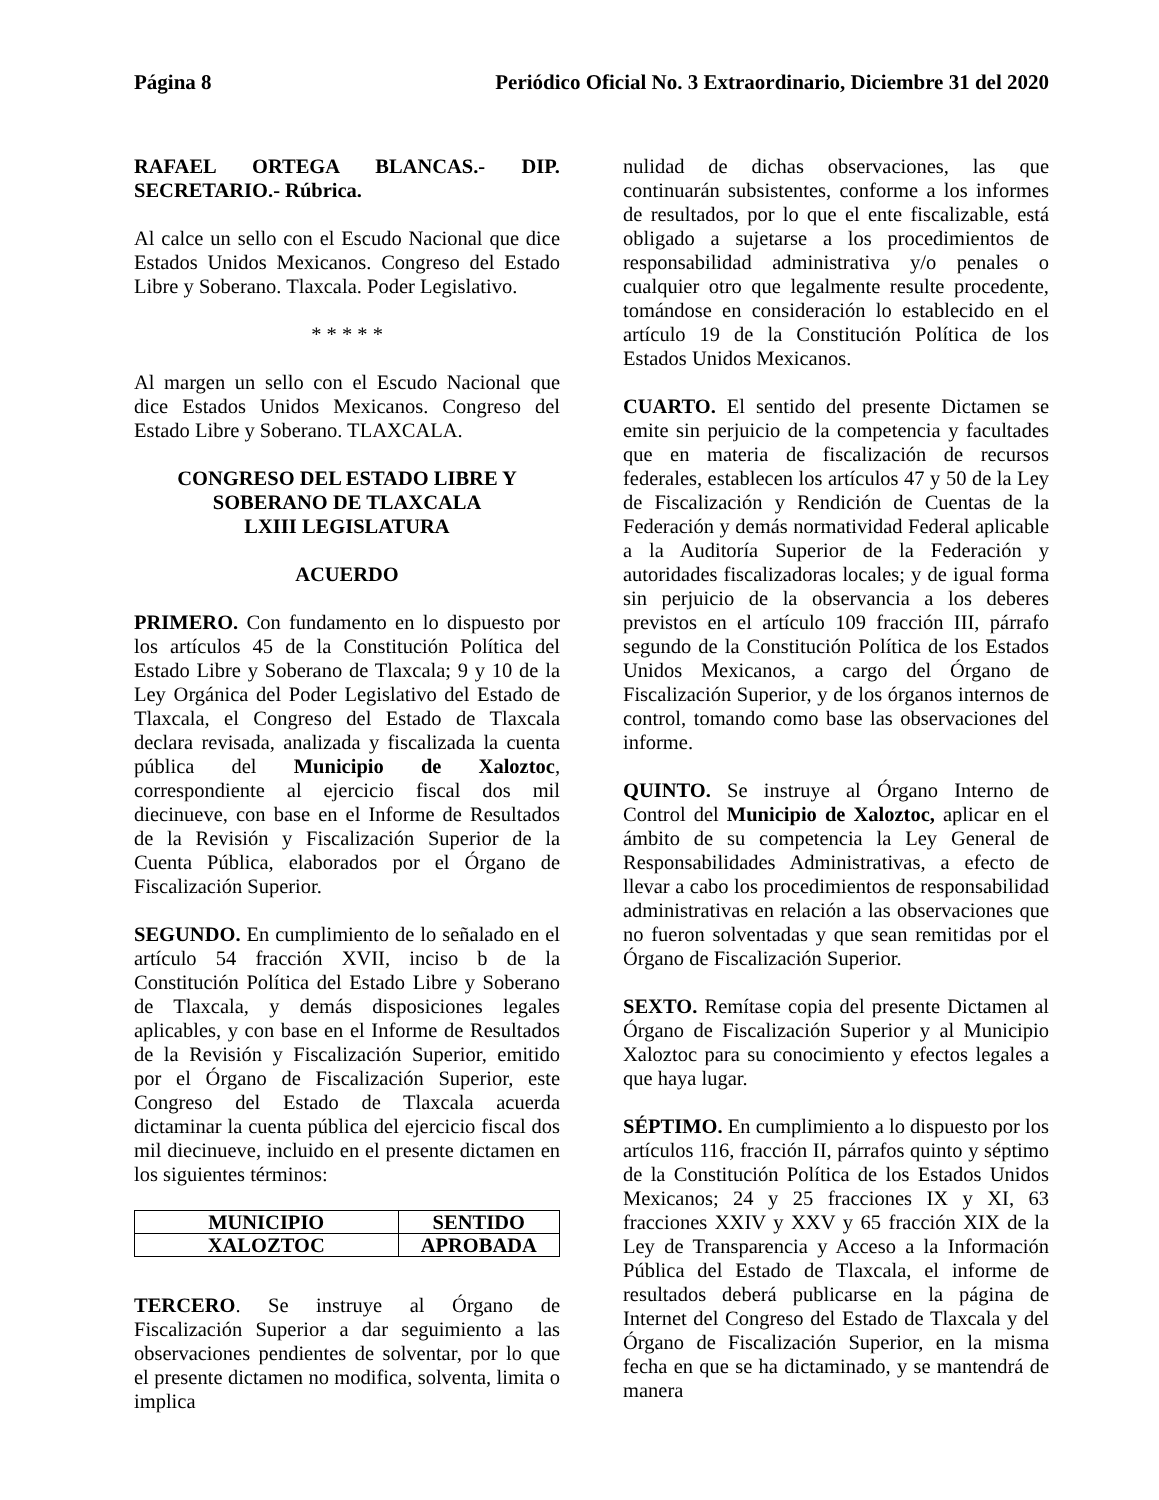Página 8 Periódico Oficial No. 3 Extraordinario, Diciembre 31 del 2020
RAFAEL ORTEGA BLANCAS.- DIP. SECRETARIO.- Rúbrica.
Al calce un sello con el Escudo Nacional que dice Estados Unidos Mexicanos. Congreso del Estado Libre y Soberano. Tlaxcala. Poder Legislativo.
* * * * *
Al margen un sello con el Escudo Nacional que dice Estados Unidos Mexicanos. Congreso del Estado Libre y Soberano. TLAXCALA.
CONGRESO DEL ESTADO LIBRE Y SOBERANO DE TLAXCALA
LXIII LEGISLATURA
ACUERDO
PRIMERO. Con fundamento en lo dispuesto por los artículos 45 de la Constitución Política del Estado Libre y Soberano de Tlaxcala; 9 y 10 de la Ley Orgánica del Poder Legislativo del Estado de Tlaxcala, el Congreso del Estado de Tlaxcala declara revisada, analizada y fiscalizada la cuenta pública del Municipio de Xaloztoc, correspondiente al ejercicio fiscal dos mil diecinueve, con base en el Informe de Resultados de la Revisión y Fiscalización Superior de la Cuenta Pública, elaborados por el Órgano de Fiscalización Superior.
SEGUNDO. En cumplimiento de lo señalado en el artículo 54 fracción XVII, inciso b de la Constitución Política del Estado Libre y Soberano de Tlaxcala, y demás disposiciones legales aplicables, y con base en el Informe de Resultados de la Revisión y Fiscalización Superior, emitido por el Órgano de Fiscalización Superior, este Congreso del Estado de Tlaxcala acuerda dictaminar la cuenta pública del ejercicio fiscal dos mil diecinueve, incluido en el presente dictamen en los siguientes términos:
| MUNICIPIO | SENTIDO |
| --- | --- |
| XALOZTOC | APROBADA |
TERCERO. Se instruye al Órgano de Fiscalización Superior a dar seguimiento a las observaciones pendientes de solventar, por lo que el presente dictamen no modifica, solventa, limita o implica
nulidad de dichas observaciones, las que continuarán subsistentes, conforme a los informes de resultados, por lo que el ente fiscalizable, está obligado a sujetarse a los procedimientos de responsabilidad administrativa y/o penales o cualquier otro que legalmente resulte procedente, tomándose en consideración lo establecido en el artículo 19 de la Constitución Política de los Estados Unidos Mexicanos.
CUARTO. El sentido del presente Dictamen se emite sin perjuicio de la competencia y facultades que en materia de fiscalización de recursos federales, establecen los artículos 47 y 50 de la Ley de Fiscalización y Rendición de Cuentas de la Federación y demás normatividad Federal aplicable a la Auditoría Superior de la Federación y autoridades fiscalizadoras locales; y de igual forma sin perjuicio de la observancia a los deberes previstos en el artículo 109 fracción III, párrafo segundo de la Constitución Política de los Estados Unidos Mexicanos, a cargo del Órgano de Fiscalización Superior, y de los órganos internos de control, tomando como base las observaciones del informe.
QUINTO. Se instruye al Órgano Interno de Control del Municipio de Xaloztoc, aplicar en el ámbito de su competencia la Ley General de Responsabilidades Administrativas, a efecto de llevar a cabo los procedimientos de responsabilidad administrativas en relación a las observaciones que no fueron solventadas y que sean remitidas por el Órgano de Fiscalización Superior.
SEXTO. Remítase copia del presente Dictamen al Órgano de Fiscalización Superior y al Municipio Xaloztoc para su conocimiento y efectos legales a que haya lugar.
SÉPTIMO. En cumplimiento a lo dispuesto por los artículos 116, fracción II, párrafos quinto y séptimo de la Constitución Política de los Estados Unidos Mexicanos; 24 y 25 fracciones IX y XI, 63 fracciones XXIV y XXV y 65 fracción XIX de la Ley de Transparencia y Acceso a la Información Pública del Estado de Tlaxcala, el informe de resultados deberá publicarse en la página de Internet del Congreso del Estado de Tlaxcala y del Órgano de Fiscalización Superior, en la misma fecha en que se ha dictaminado, y se mantendrá de manera